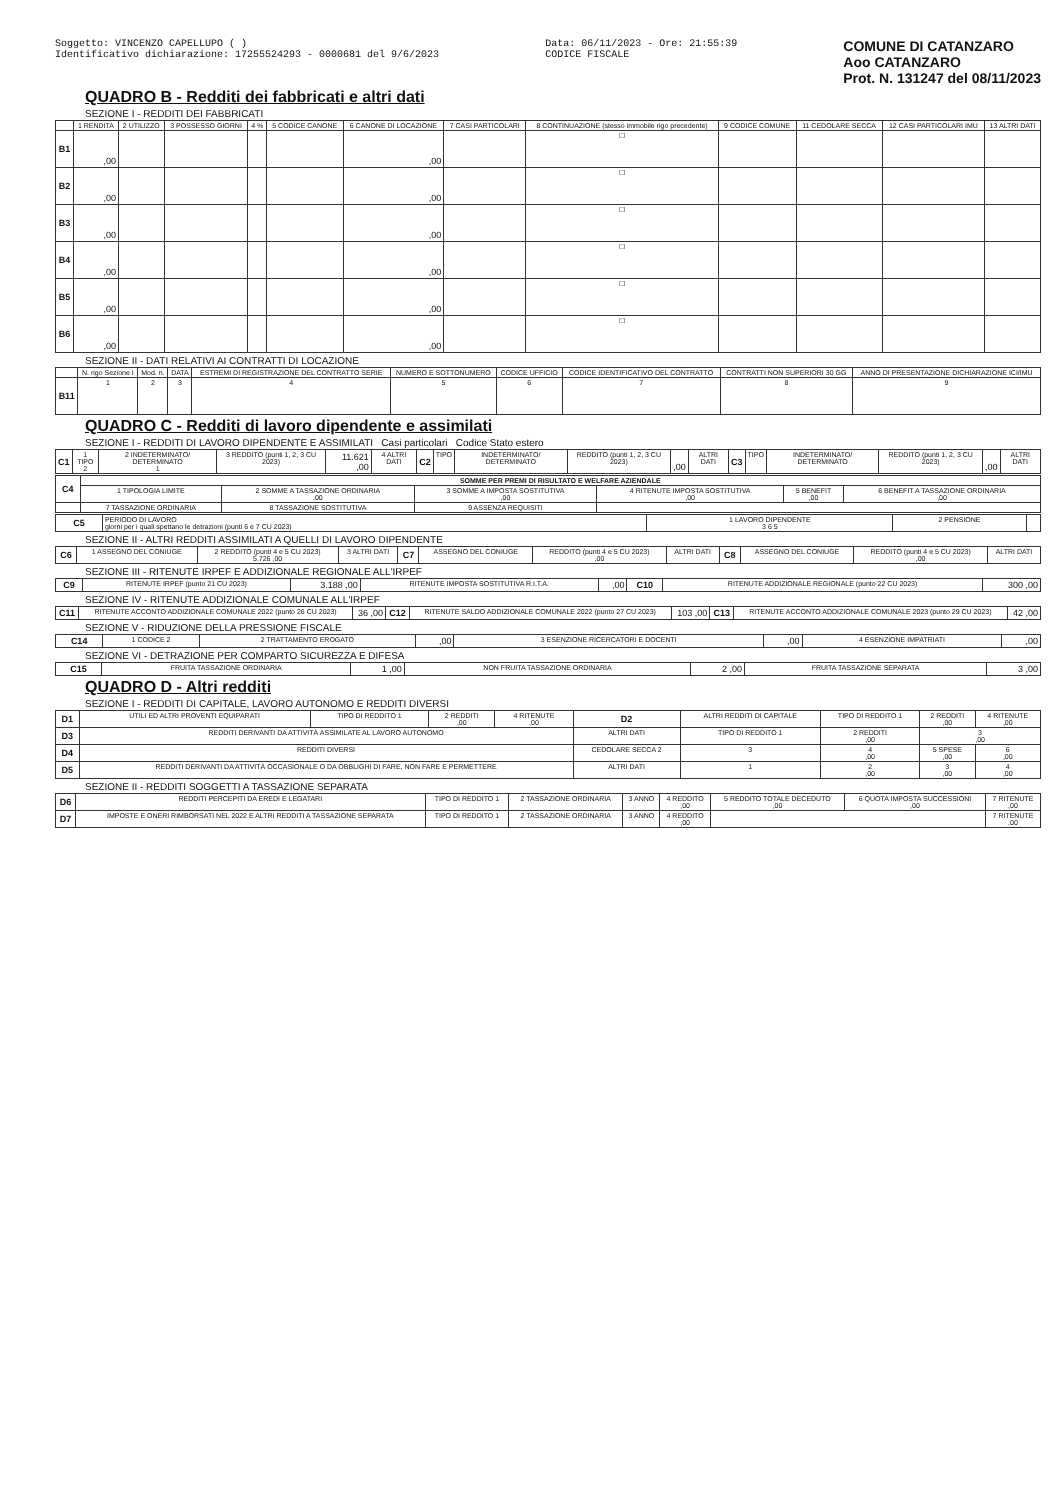Soggetto: VINCENZO CAPELLUPO ( )
Identificativo dichiarazione: 17255524293 - 0000681 del 9/6/2023
Data: 06/11/2023 - Ore: 21:55:39
CODICE FISCALE
COMUNE DI CATANZARO
Aoo CATANZARO
Prot. N. 131247 del 08/11/2023
QUADRO B - Redditi dei fabbricati e altri dati
SEZIONE I - REDDITI DEI FABBRICATI
| | 1 RENDITA | 2 UTILIZZO | 3 POSSESSO GIORNI | 4 % | 5 CODICE CANONE | 6 CANONE DI LOCAZIONE | 7 CASI PARTICOLARI | 8 CONTINUAZIONE (stesso immobile rigo precedente) | 9 CODICE COMUNE | 11 CEDOLARE SECCA | 12 CASI PARTICOLARI IMU | 13 ALTRI DATI |
| --- | --- | --- | --- | --- | --- | --- | --- | --- | --- | --- | --- | --- |
| B1 | ,00 | | | | | ,00 | | ☐ | | | | |
| B2 | ,00 | | | | | ,00 | | ☐ | | | | |
| B3 | ,00 | | | | | ,00 | | ☐ | | | | |
| B4 | ,00 | | | | | ,00 | | ☐ | | | | |
| B5 | ,00 | | | | | ,00 | | ☐ | | | | |
| B6 | ,00 | | | | | ,00 | | ☐ | | | | |
SEZIONE II - DATI RELATIVI AI CONTRATTI DI LOCAZIONE
| | N. rigo Sezione I | Mod. n. | DATA | ESTREMI DI REGISTRAZIONE DEL CONTRATTO SERIE | NUMERO E SOTTONUMERO | CODICE UFFICIO | CODICE IDENTIFICATIVO DEL CONTRATTO | CONTRATTI NON SUPERIORI 30 GG | ANNO DI PRESENTAZIONE DICHIARAZIONE ICI/IMU |
| --- | --- | --- | --- | --- | --- | --- | --- | --- | --- |
| B11 | 1 | 2 | 3 | 4 | 5 | 6 | 7 | 8 | 9 |
QUADRO C - Redditi di lavoro dipendente e assimilati
SEZIONE I - REDDITI DI LAVORO DIPENDENTE E ASSIMILATI Casi particolari Codice Stato estero
| C1 | 1 TIPO 2 | 2 INDETERMINATO/ DETERMINATO 1 | 3 REDDITO (punti 1, 2, 3 CU 2023) | 11.621 ,00 | 4 ALTRI DATI | C2 | TIPO | INDETERMINATO/ DETERMINATO | REDDITO (punti 1, 2, 3 CU 2023) | ,00 | ALTRI DATI | C3 | TIPO | INDETERMINATO/ DETERMINATO | REDDITO (punti 1, 2, 3 CU 2023) | ,00 | ALTRI DATI |
| C4 | SOMME PER PREMI DI RISULTATO E WELFARE AZIENDALE | | | | | |
| | 1 TIPOLOGIA LIMITE | 2 SOMME A TASSAZIONE ORDINARIA ,00 | 3 SOMME A IMPOSTA SOSTITUTIVA ,00 | 4 RITENUTE IMPOSTA SOSTITUTIVA ,00 | 5 BENEFIT ,00 | 6 BENEFIT A TASSAZIONE ORDINARIA ,00 |
| | 7 TASSAZIONE ORDINARIA | 8 TASSAZIONE SOSTITUTIVA | 9 ASSENZA REQUISITI | | | |
| C5 | PERIODO DI LAVORO giorni per i quali spettano le detrazioni (punti 6 e 7 CU 2023) | 1 LAVORO DIPENDENTE 3 6 5 | 2 PENSIONE | |
SEZIONE II - ALTRI REDDITI ASSIMILATI A QUELLI DI LAVORO DIPENDENTE
| C6 | 1 ASSEGNO DEL CONIUGE | 2 REDDITO (punti 4 e 5 CU 2023) 5.726 ,00 | 3 ALTRI DATI | C7 | ASSEGNO DEL CONIUGE | REDDITO (punti 4 e 5 CU 2023) ,00 | ALTRI DATI | C8 | ASSEGNO DEL CONIUGE | REDDITO (punti 4 e 5 CU 2023) ,00 | ALTRI DATI |
SEZIONE III - RITENUTE IRPEF E ADDIZIONALE REGIONALE ALL'IRPEF
| C9 | RITENUTE IRPEF (punto 21 CU 2023) | 3.188 ,00 | RITENUTE IMPOSTA SOSTITUTIVA R.I.T.A. | ,00 | C10 | RITENUTE ADDIZIONALE REGIONALE (punto 22 CU 2023) | 300 ,00 |
SEZIONE IV - RITENUTE ADDIZIONALE COMUNALE ALL'IRPEF
| C11 | RITENUTE ACCONTO ADDIZIONALE COMUNALE 2022 (punto 26 CU 2023) | 36 ,00 | C12 | RITENUTE SALDO ADDIZIONALE COMUNALE 2022 (punto 27 CU 2023) | 103 ,00 | C13 | RITENUTE ACCONTO ADDIZIONALE COMUNALE 2023 (punto 29 CU 2023) | 42 ,00 |
SEZIONE V - RIDUZIONE DELLA PRESSIONE FISCALE
| C14 | 1 CODICE 2 | 2 TRATTAMENTO EROGATO | ,00 | 3 ESENZIONE RICERCATORI E DOCENTI | ,00 | 4 ESENZIONE IMPATRIATI | ,00 |
SEZIONE VI - DETRAZIONE PER COMPARTO SICUREZZA E DIFESA
| C15 | FRUITA TASSAZIONE ORDINARIA | 1 ,00 | NON FRUITA TASSAZIONE ORDINARIA | 2 ,00 | FRUITA TASSAZIONE SEPARATA | 3 ,00 |
QUADRO D - Altri redditi
SEZIONE I - REDDITI DI CAPITALE, LAVORO AUTONOMO E REDDITI DIVERSI
| D1 | UTILI ED ALTRI PROVENTI EQUIPARATI | TIPO DI REDDITO 1 | 2 REDDITI ,00 | 4 RITENUTE ,00 | D2 | ALTRI REDDITI DI CAPITALE | TIPO DI REDDITO 1 | 2 REDDITI ,00 | 4 RITENUTE ,00 |
| D3 | REDDITI DERIVANTI DA ATTIVITÀ ASSIMILATE AL LAVORO AUTONOMO | | | | ALTRI DATI | TIPO DI REDDITO 1 | 2 REDDITI ,00 | 3 ,00 | |
| D4 | REDDITI DIVERSI | | | | CEDOLARE SECCA 2 | 3 | 4 ,00 | 5 SPESE ,00 | 6 ,00 |
| D5 | REDDITI DERIVANTI DA ATTIVITÀ OCCASIONALE O DA OBBLIGHI DI FARE, NON FARE E PERMETTERE | | | | ALTRI DATI | 1 | 2 ,00 | 3 ,00 | 4 ,00 |
SEZIONE II - REDDITI SOGGETTI A TASSAZIONE SEPARATA
| D6 | REDDITI PERCEPITI DA EREDI E LEGATARI | TIPO DI REDDITO 1 | 2 TASSAZIONE ORDINARIA | 3 ANNO | 4 REDDITO ,00 | 5 REDDITO TOTALE DECEDUTO ,00 | 6 QUOTA IMPOSTA SUCCESSIONI ,00 | 7 RITENUTE ,00 |
| D7 | IMPOSTE E ONERI RIMBORSATI NEL 2022 E ALTRI REDDITI A TASSAZIONE SEPARATA | TIPO DI REDDITO 1 | 2 TASSAZIONE ORDINARIA | 3 ANNO | 4 REDDITO ,00 | | | 7 RITENUTE ,00 |